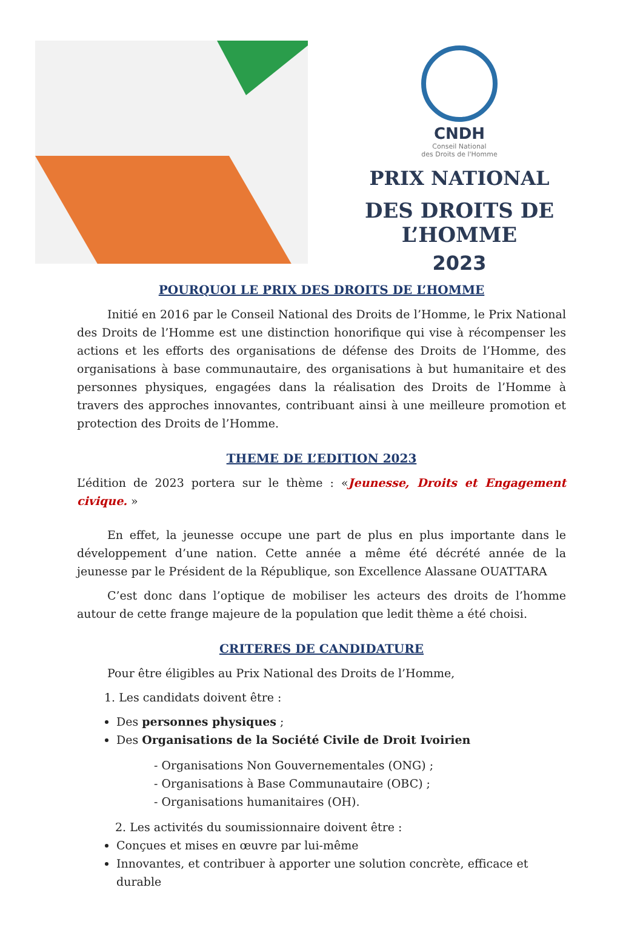CNDH
Conseil National
des Droits de l'Homme
PRIX NATIONAL
DES DROITS DE L’HOMME
2023
POURQUOI LE PRIX DES DROITS DE L’HOMME
Initié en 2016 par le Conseil National des Droits de l’Homme, le Prix National des Droits de l’Homme est une distinction honorifique qui vise à récompenser les actions et les efforts des organisations de défense des Droits de l’Homme, des organisations à base communautaire, des organisations à but humanitaire et des personnes physiques, engagées dans la réalisation des Droits de l’Homme à travers des approches innovantes, contribuant ainsi à une meilleure promotion et protection des Droits de l’Homme.
THEME DE L’EDITION 2023
L’édition de 2023 portera sur le thème : «Jeunesse, Droits et Engagement civique. »
En effet, la jeunesse occupe une part de plus en plus importante dans le développement d’une nation. Cette année a même été décrété année de la jeunesse par le Président de la République, son Excellence Alassane OUATTARA
C’est donc dans l’optique de mobiliser les acteurs des droits de l’homme autour de cette frange majeure de la population que ledit thème a été choisi.
CRITERES DE CANDIDATURE
Pour être éligibles au Prix National des Droits de l’Homme,
1. Les candidats doivent être :
Des personnes physiques ;
Des Organisations de la Société Civile de Droit Ivoirien
- Organisations Non Gouvernementales (ONG) ;
- Organisations à Base Communautaire (OBC) ;
- Organisations humanitaires (OH).
2. Les activités du soumissionnaire doivent être :
Conçues et mises en œuvre par lui-même
Innovantes, et contribuer à apporter une solution concrète, efficace et durable